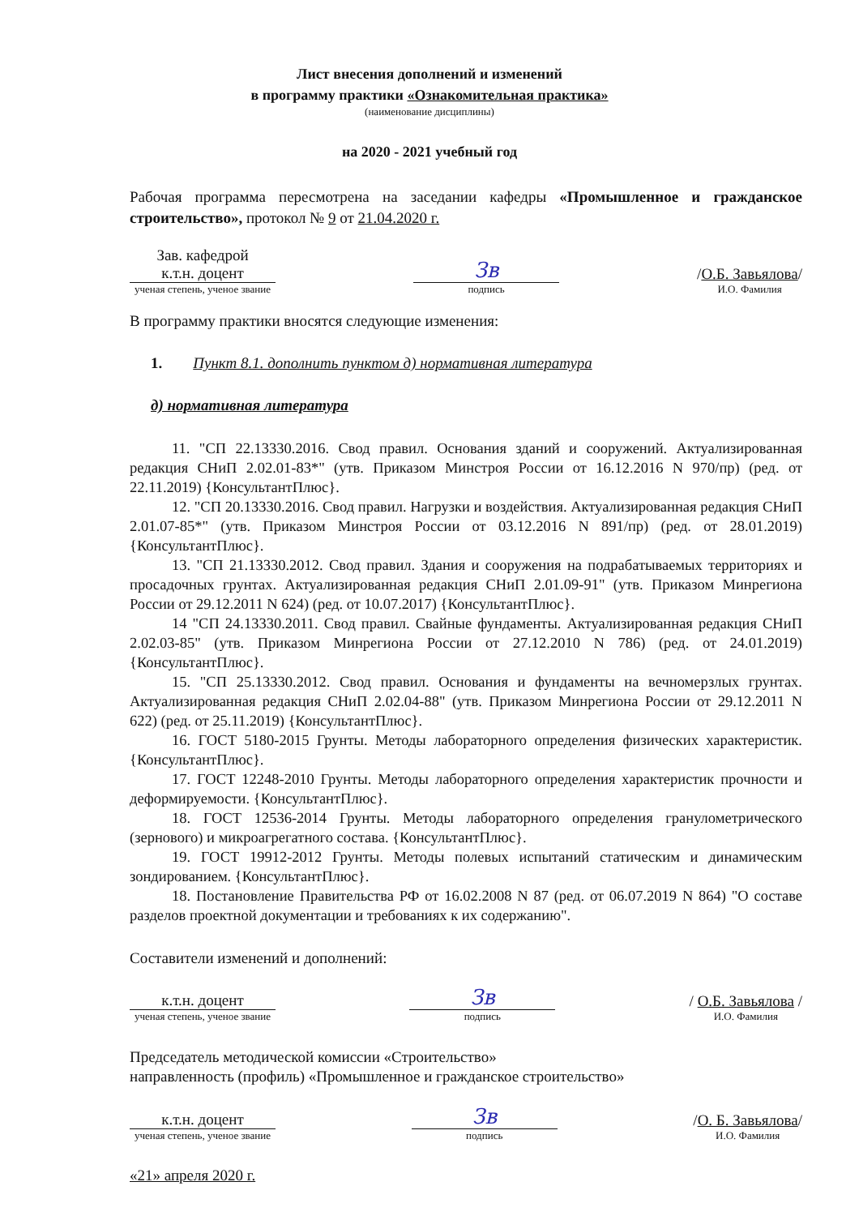Лист внесения дополнений и изменений
в программу практики «Ознакомительная практика»
(наименование дисциплины)
на 2020 - 2021 учебный год
Рабочая программа пересмотрена на заседании кафедры «Промышленное и гражданское строительство», протокол № 9 от 21.04.2020 г.
Зав. кафедрой
к.т.н. доцент
ученая степень, ученое звание
Зв
подпись
/О.Б. Завьялова/
И.О. Фамилия
В программу практики вносятся следующие изменения:
1. Пункт 8.1. дополнить пунктом д) нормативная литература
д) нормативная литература
11. "СП 22.13330.2016. Свод правил. Основания зданий и сооружений. Актуализированная редакция СНиП 2.02.01-83*" (утв. Приказом Минстроя России от 16.12.2016 N 970/пр) (ред. от 22.11.2019) {КонсультантПлюс}.
12. "СП 20.13330.2016. Свод правил. Нагрузки и воздействия. Актуализированная редакция СНиП 2.01.07-85*" (утв. Приказом Минстроя России от 03.12.2016 N 891/пр) (ред. от 28.01.2019) {КонсультантПлюс}.
13. "СП 21.13330.2012. Свод правил. Здания и сооружения на подрабатываемых территориях и просадочных грунтах. Актуализированная редакция СНиП 2.01.09-91" (утв. Приказом Минрегиона России от 29.12.2011 N 624) (ред. от 10.07.2017) {КонсультантПлюс}.
14 "СП 24.13330.2011. Свод правил. Свайные фундаменты. Актуализированная редакция СНиП 2.02.03-85" (утв. Приказом Минрегиона России от 27.12.2010 N 786) (ред. от 24.01.2019) {КонсультантПлюс}.
15. "СП 25.13330.2012. Свод правил. Основания и фундаменты на вечномерзлых грунтах. Актуализированная редакция СНиП 2.02.04-88" (утв. Приказом Минрегиона России от 29.12.2011 N 622) (ред. от 25.11.2019) {КонсультантПлюс}.
16. ГОСТ 5180-2015 Грунты. Методы лабораторного определения физических характеристик. {КонсультантПлюс}.
17. ГОСТ 12248-2010 Грунты. Методы лабораторного определения характеристик прочности и деформируемости. {КонсультантПлюс}.
18. ГОСТ 12536-2014 Грунты. Методы лабораторного определения гранулометрического (зернового) и микроагрегатного состава. {КонсультантПлюс}.
19. ГОСТ 19912-2012 Грунты. Методы полевых испытаний статическим и динамическим зондированием. {КонсультантПлюс}.
18. Постановление Правительства РФ от 16.02.2008 N 87 (ред. от 06.07.2019 N 864) "О составе разделов проектной документации и требованиях к их содержанию".
Составители изменений и дополнений:
к.т.н. доцент
ученая степень, ученое звание
Зв
подпись
/ О.Б. Завьялова /
И.О. Фамилия
Председатель методической комиссии «Строительство»
направленность (профиль) «Промышленное и гражданское строительство»
к.т.н. доцент
ученая степень, ученое звание
Зв
подпись
/О. Б. Завьялова/
И.О. Фамилия
«21» апреля 2020 г.